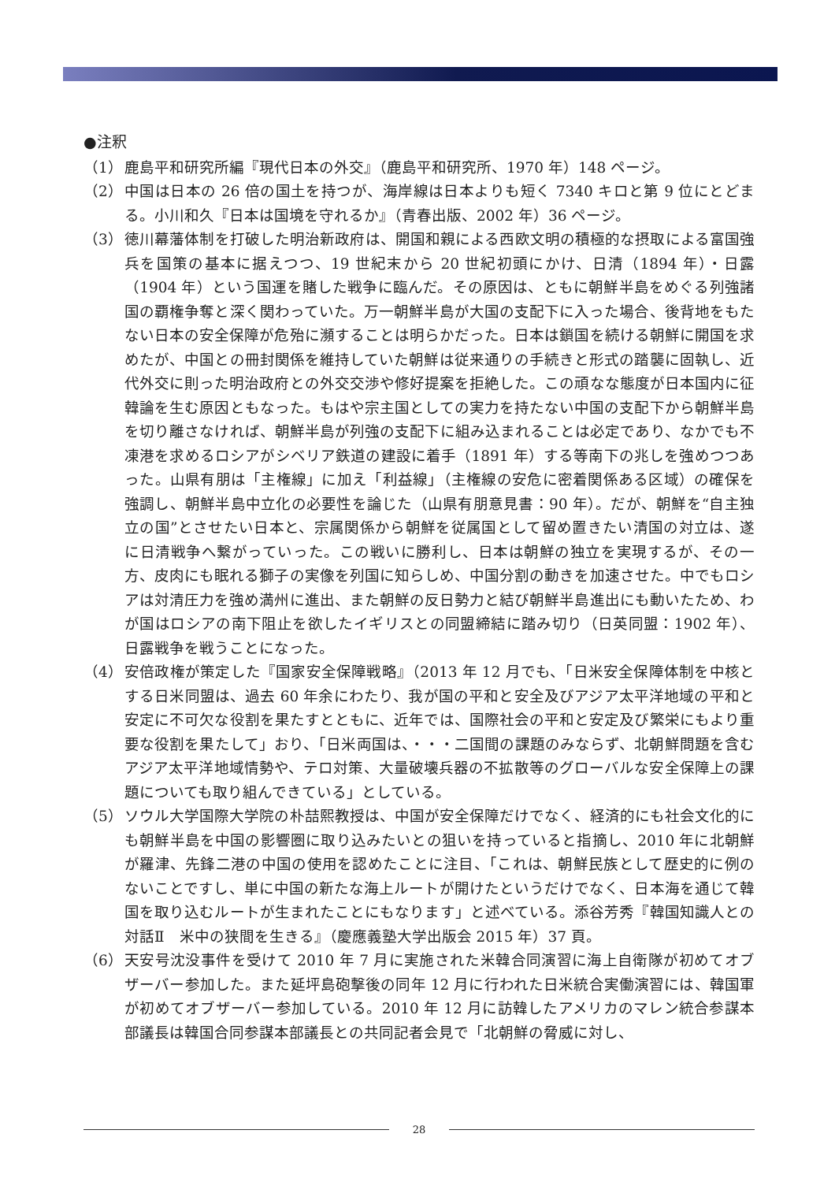●注釈
（1） 鹿島平和研究所編『現代日本の外交』（鹿島平和研究所、1970 年）148 ページ。
（2） 中国は日本の 26 倍の国土を持つが、海岸線は日本よりも短く 7340 キロと第 9 位にとどまる。小川和久『日本は国境を守れるか』（青春出版、2002 年）36 ページ。
（3） 徳川幕藩体制を打破した明治新政府は、開国和親による西欧文明の積極的な摂取による富国強兵を国策の基本に据えつつ、19 世紀末から 20 世紀初頭にかけ、日清（1894 年）・日露（1904 年）という国運を賭した戦争に臨んだ。その原因は、ともに朝鮮半島をめぐる列強諸国の覇権争奪と深く関わっていた。万一朝鮮半島が大国の支配下に入った場合、後背地をもたない日本の安全保障が危殆に瀕することは明らかだった。日本は鎖国を続ける朝鮮に開国を求めたが、中国との冊封関係を維持していた朝鮮は従来通りの手続きと形式の踏襲に固執し、近代外交に則った明治政府との外交交渉や修好提案を拒絶した。この頑なな態度が日本国内に征韓論を生む原因ともなった。もはや宗主国としての実力を持たない中国の支配下から朝鮮半島を切り離さなければ、朝鮮半島が列強の支配下に組み込まれることは必定であり、なかでも不凍港を求めるロシアがシベリア鉄道の建設に着手（1891 年）する等南下の兆しを強めつつあった。山県有朋は「主権線」に加え「利益線」（主権線の安危に密着関係ある区域）の確保を強調し、朝鮮半島中立化の必要性を論じた（山県有朋意見書：90 年）。だが、朝鮮を“自主独立の国”とさせたい日本と、宗属関係から朝鮮を従属国として留め置きたい清国の対立は、遂に日清戦争へ繋がっていった。この戦いに勝利し、日本は朝鮮の独立を実現するが、その一方、皮肉にも眠れる獅子の実像を列国に知らしめ、中国分割の動きを加速させた。中でもロシアは対清圧力を強め満州に進出、また朝鮮の反日勢力と結び朝鮮半島進出にも動いたため、わが国はロシアの南下阻止を欲したイギリスとの同盟締結に踏み切り（日英同盟：1902 年）、日露戦争を戦うことになった。
（4） 安倍政権が策定した『国家安全保障戦略』（2013 年 12 月でも、「日米安全保障体制を中核とする日米同盟は、過去 60 年余にわたり、我が国の平和と安全及びアジア太平洋地域の平和と安定に不可欠な役割を果たすとともに、近年では、国際社会の平和と安定及び繁栄にもより重要な役割を果たして」おり、「日米両国は、・・・二国間の課題のみならず、北朝鮮問題を含むアジア太平洋地域情勢や、テロ対策、大量破壊兵器の不拡散等のグローバルな安全保障上の課題についても取り組んできている」としている。
（5） ソウル大学国際大学院の朴喆熙教授は、中国が安全保障だけでなく、経済的にも社会文化的にも朝鮮半島を中国の影響圏に取り込みたいとの狙いを持っていると指摘し、2010 年に北朝鮮が羅津、先鋒二港の中国の使用を認めたことに注目、「これは、朝鮮民族として歴史的に例のないことですし、単に中国の新たな海上ルートが開けたというだけでなく、日本海を通じて韓国を取り込むルートが生まれたことにもなります」と述べている。添谷芳秀『韓国知識人との対話Ⅱ　米中の狭間を生きる』（慶應義塾大学出版会 2015 年）37 頁。
（6） 天安号沈没事件を受けて 2010 年 7 月に実施された米韓合同演習に海上自衛隊が初めてオブザーバー参加した。また延坪島砲撃後の同年 12 月に行われた日米統合実働演習には、韓国軍が初めてオブザーバー参加している。2010 年 12 月に訪韓したアメリカのマレン統合参謀本部議長は韓国合同参謀本部議長との共同記者会見で「北朝鮮の脅威に対し、
28